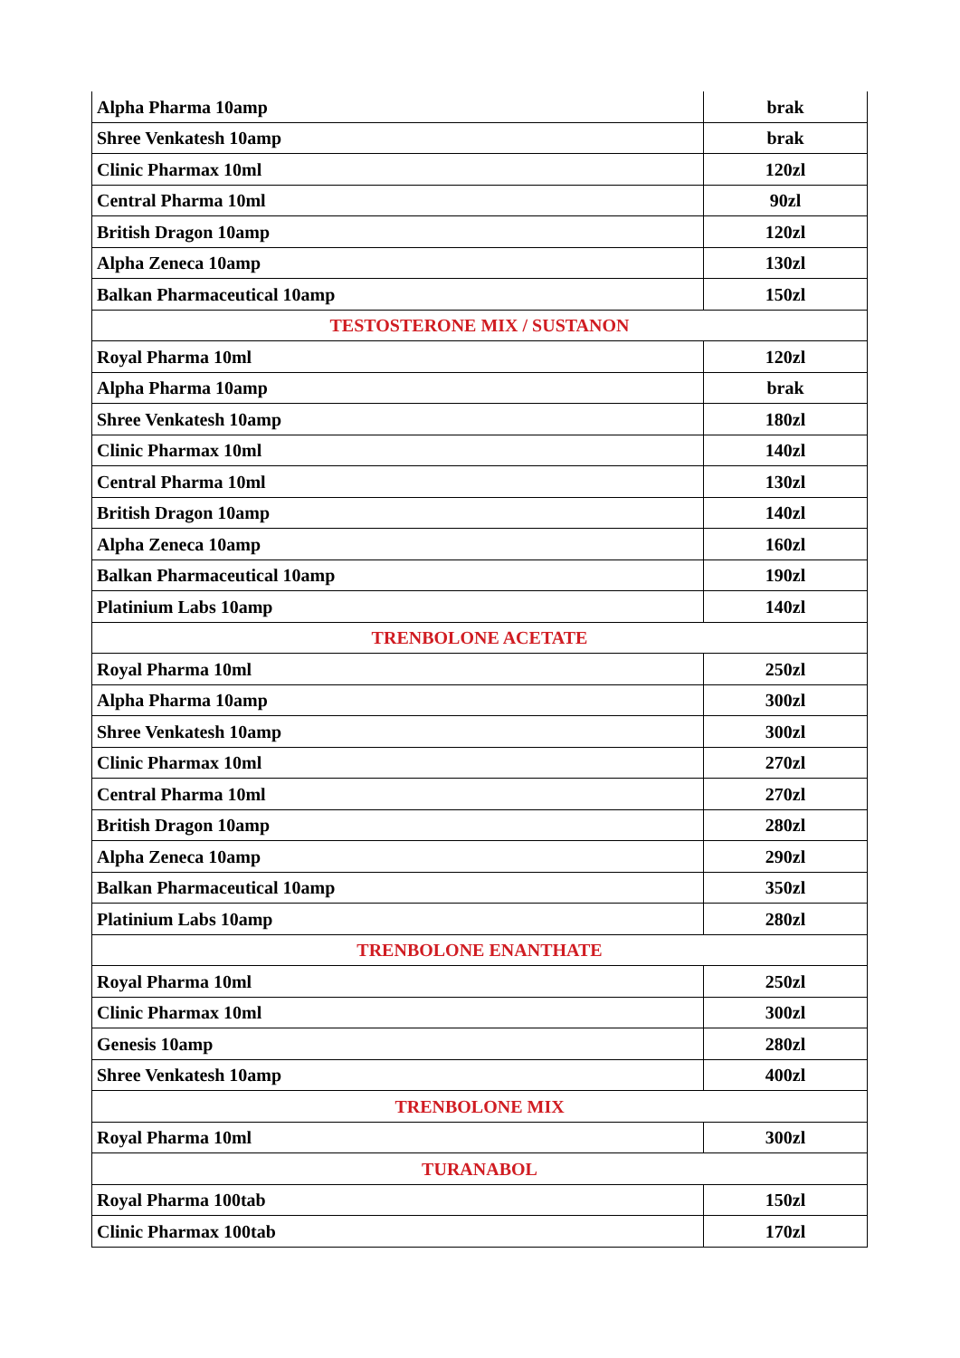| Alpha Pharma 10amp | brak |
| Shree Venkatesh 10amp | brak |
| Clinic Pharmax 10ml | 120zl |
| Central Pharma 10ml | 90zl |
| British Dragon 10amp | 120zl |
| Alpha Zeneca 10amp | 130zl |
| Balkan Pharmaceutical 10amp | 150zl |
| TESTOSTERONE MIX / SUSTANON | |
| Royal Pharma 10ml | 120zl |
| Alpha Pharma 10amp | brak |
| Shree Venkatesh 10amp | 180zl |
| Clinic Pharmax 10ml | 140zl |
| Central Pharma 10ml | 130zl |
| British Dragon 10amp | 140zl |
| Alpha Zeneca 10amp | 160zl |
| Balkan Pharmaceutical 10amp | 190zl |
| Platinium Labs 10amp | 140zl |
| TRENBOLONE ACETATE | |
| Royal Pharma 10ml | 250zl |
| Alpha Pharma 10amp | 300zl |
| Shree Venkatesh 10amp | 300zl |
| Clinic Pharmax 10ml | 270zl |
| Central Pharma 10ml | 270zl |
| British Dragon 10amp | 280zl |
| Alpha Zeneca 10amp | 290zl |
| Balkan Pharmaceutical 10amp | 350zl |
| Platinium Labs 10amp | 280zl |
| TRENBOLONE ENANTHATE | |
| Royal Pharma 10ml | 250zl |
| Clinic Pharmax 10ml | 300zl |
| Genesis 10amp | 280zl |
| Shree Venkatesh 10amp | 400zl |
| TRENBOLONE MIX | |
| Royal Pharma 10ml | 300zl |
| TURANABOL | |
| Royal Pharma 100tab | 150zl |
| Clinic Pharmax 100tab | 170zl |